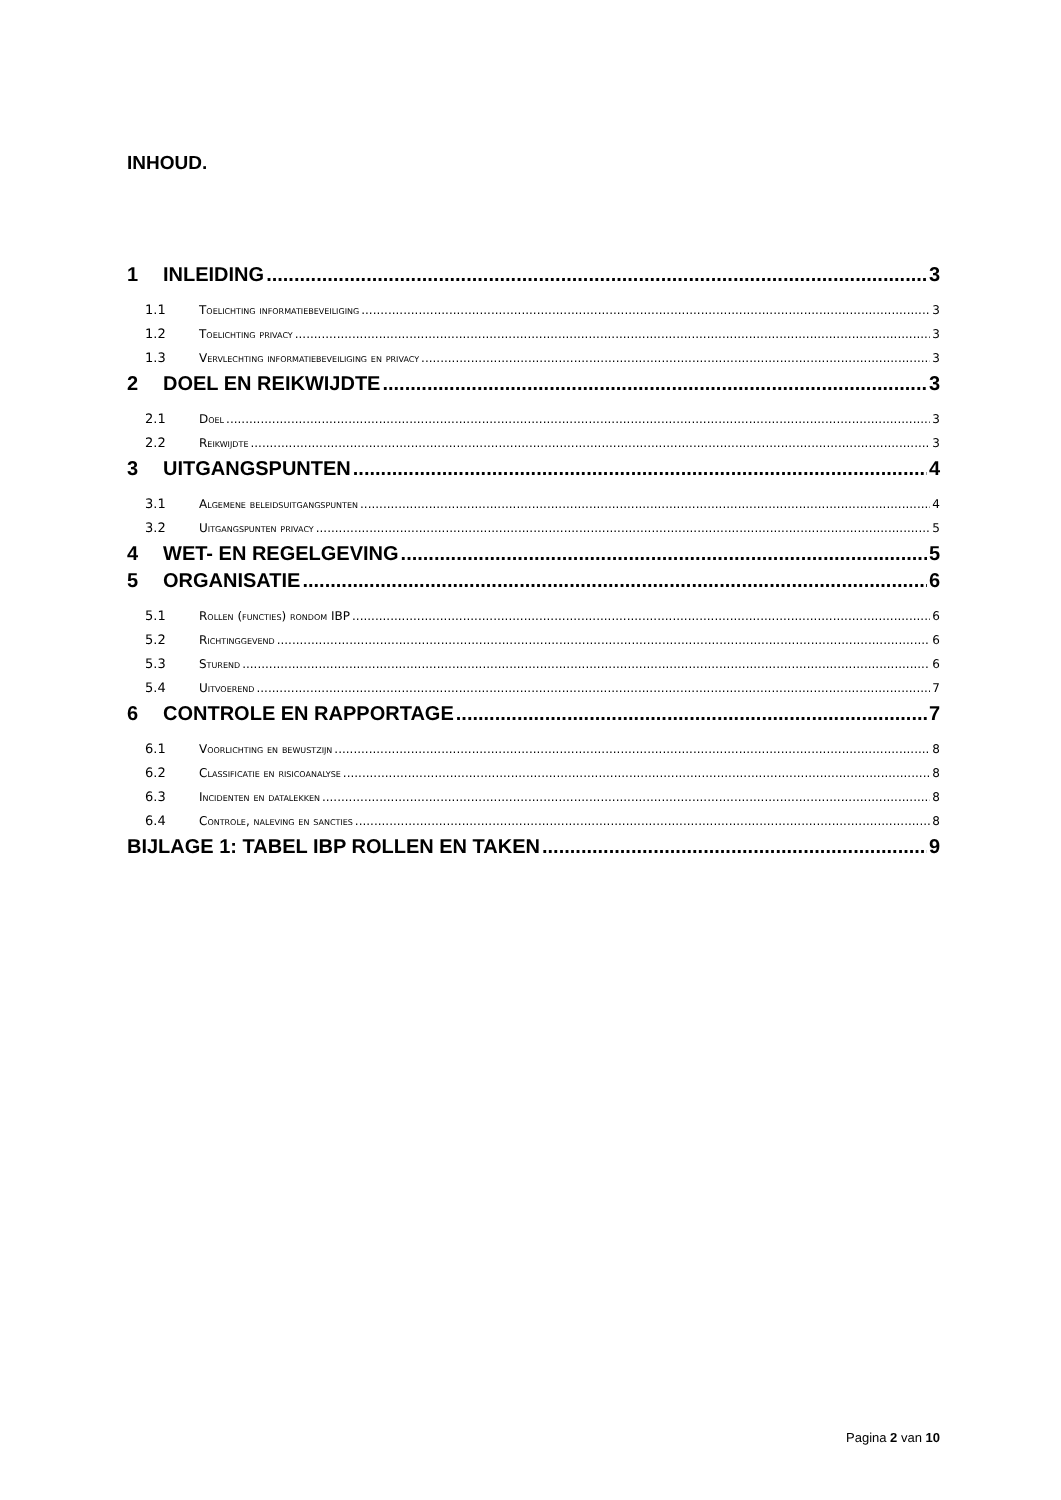INHOUD.
1 INLEIDING 3
1.1 Toelichting informatiebeveiliging 3
1.2 Toelichting privacy 3
1.3 Vervlechting informatiebeveiliging en privacy 3
2 DOEL EN REIKWIJDTE 3
2.1 Doel 3
2.2 Reikwijdte 3
3 UITGANGSPUNTEN 4
3.1 Algemene beleidsuitgangspunten 4
3.2 Uitgangspunten privacy 5
4 WET- EN REGELGEVING 5
5 ORGANISATIE 6
5.1 Rollen (functies) rondom IBP 6
5.2 Richtinggevend 6
5.3 Sturend 6
5.4 Uitvoerend 7
6 CONTROLE EN RAPPORTAGE 7
6.1 Voorlichting en bewustzijn 8
6.2 Classificatie en risicoanalyse 8
6.3 Incidenten en datalekken 8
6.4 Controle, naleving en sancties 8
BIJLAGE 1: TABEL IBP ROLLEN EN TAKEN 9
Pagina 2 van 10